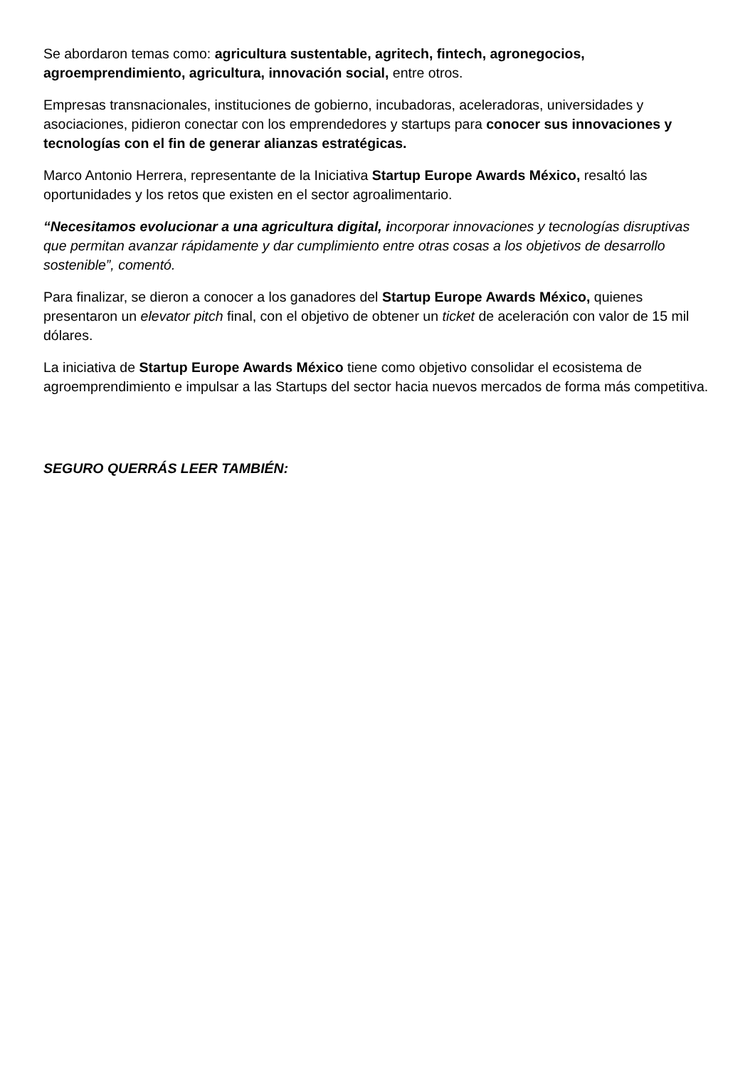Se abordaron temas como: agricultura sustentable, agritech, fintech, agronegocios, agroemprendimiento, agricultura, innovación social, entre otros.
Empresas transnacionales, instituciones de gobierno, incubadoras, aceleradoras, universidades y asociaciones, pidieron conectar con los emprendedores y startups para conocer sus innovaciones y tecnologías con el fin de generar alianzas estratégicas.
Marco Antonio Herrera, representante de la Iniciativa Startup Europe Awards México, resaltó las oportunidades y los retos que existen en el sector agroalimentario.
“Necesitamos evolucionar a una agricultura digital, incorporar innovaciones y tecnologías disruptivas que permitan avanzar rápidamente y dar cumplimiento entre otras cosas a los objetivos de desarrollo sostenible”, comentó.
Para finalizar, se dieron a conocer a los ganadores del Startup Europe Awards México, quienes presentaron un elevator pitch final, con el objetivo de obtener un ticket de aceleración con valor de 15 mil dólares.
La iniciativa de Startup Europe Awards México tiene como objetivo consolidar el ecosistema de agroemprendimiento e impulsar a las Startups del sector hacia nuevos mercados de forma más competitiva.
SEGURO QUERRÁS LEER TAMBIÉN: